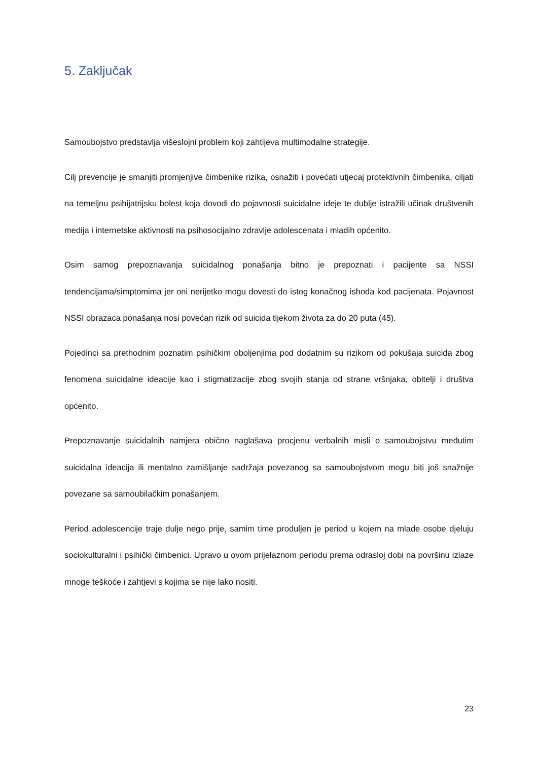5. Zaključak
Samoubojstvo predstavlja višeslojni problem koji zahtijeva multimodalne strategije.
Cilj prevencije je smanjiti promjenjive čimbenike rizika, osnažiti i povećati utjecaj protektivnih čimbenika, ciljati na temeljnu psihijatrijsku bolest koja dovodi do pojavnosti suicidalne ideje te dublje istražili učinak društvenih medija i internetske aktivnosti na psihosocijalno zdravlje adolescenata i mladih općenito.
Osim samog prepoznavanja suicidalnog ponašanja bitno je prepoznati i pacijente sa NSSI tendencijama/simptomima jer oni nerijetko mogu dovesti do istog konačnog ishoda kod pacijenata. Pojavnost NSSI obrazaca ponašanja nosi povećan rizik od suicida tijekom života za do 20 puta (45).
Pojedinci sa prethodnim poznatim psihičkim oboljenjima pod dodatnim su rizikom od pokušaja suicida zbog fenomena suicidalne ideacije kao i stigmatizacije zbog svojih stanja od strane vršnjaka, obitelji i društva općenito.
Prepoznavanje suicidalnih namjera obično naglašava procjenu verbalnih misli o samoubojstvu međutim suicidalna ideacija ili mentalno zamišljanje sadržaja povezanog sa samoubojstvom mogu biti još snažnije povezane sa samoubilačkim ponašanjem.
Period adolescencije traje dulje nego prije, samim time produljen je period u kojem na mlade osobe djeluju sociokulturalni i psihički čimbenici. Upravo u ovom prijelaznom periodu prema odrasloj dobi na površinu izlaze mnoge teškoće i zahtjevi s kojima se nije lako nositi.
23